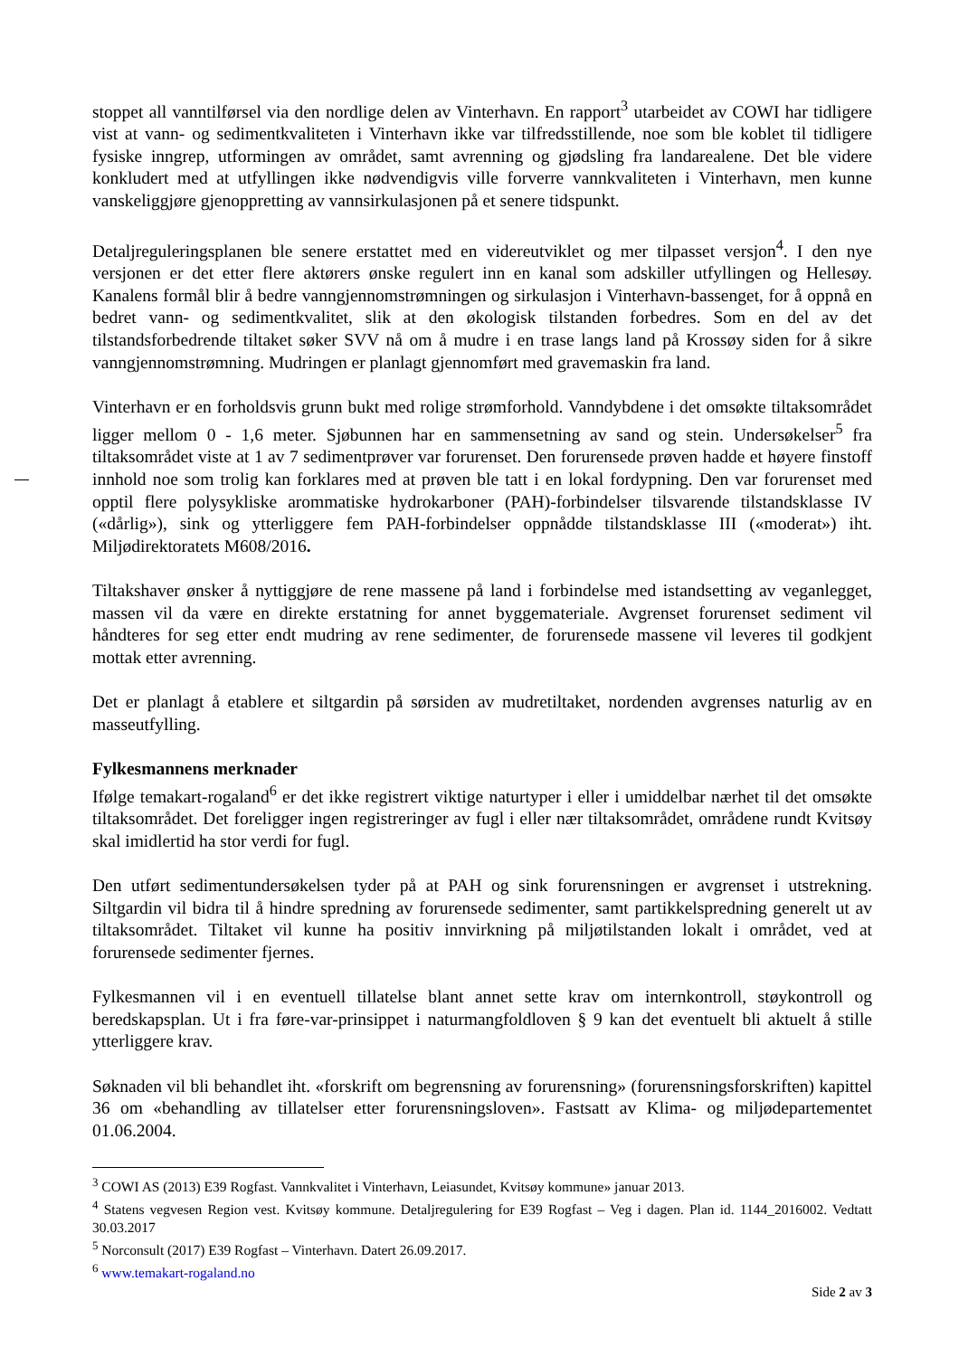stoppet all vanntilførsel via den nordlige delen av Vinterhavn. En rapport<sup>3</sup> utarbeidet av COWI har tidligere vist at vann- og sedimentkvaliteten i Vinterhavn ikke var tilfredsstillende, noe som ble koblet til tidligere fysiske inngrep, utformingen av området, samt avrenning og gjødsling fra landarealene. Det ble videre konkludert med at utfyllingen ikke nødvendigvis ville forverre vannkvaliteten i Vinterhavn, men kunne vanskeliggjøre gjenoppretting av vannsirkulasjonen på et senere tidspunkt.
Detaljreguleringsplanen ble senere erstattet med en videreutviklet og mer tilpasset versjon<sup>4</sup>. I den nye versjonen er det etter flere aktørers ønske regulert inn en kanal som adskiller utfyllingen og Hellesøy. Kanalens formål blir å bedre vanngjennomstrømningen og sirkulasjon i Vinterhavn-bassenget, for å oppnå en bedret vann- og sedimentkvalitet, slik at den økologisk tilstanden forbedres. Som en del av det tilstandsforbedrende tiltaket søker SVV nå om å mudre i en trase langs land på Krossøy siden for å sikre vanngjennomstrømning. Mudringen er planlagt gjennomført med gravemaskin fra land.
Vinterhavn er en forholdsvis grunn bukt med rolige strømforhold. Vanndybdene i det omsøkte tiltaksområdet ligger mellom 0 - 1,6 meter. Sjøbunnen har en sammensetning av sand og stein. Undersøkelser<sup>5</sup> fra tiltaksområdet viste at 1 av 7 sedimentprøver var forurenset. Den forurensede prøven hadde et høyere finstoff innhold noe som trolig kan forklares med at prøven ble tatt i en lokal fordypning. Den var forurenset med opptil flere polysykliske arommatiske hydrokarboner (PAH)-forbindelser tilsvarende tilstandsklasse IV («dårlig»), sink og ytterliggere fem PAH-forbindelser oppnådde tilstandsklasse III («moderat») iht. Miljødirektoratets M608/2016.
Tiltakshaver ønsker å nyttiggjøre de rene massene på land i forbindelse med istandsetting av veganlegget, massen vil da være en direkte erstatning for annet byggemateriale. Avgrenset forurenset sediment vil håndteres for seg etter endt mudring av rene sedimenter, de forurensede massene vil leveres til godkjent mottak etter avrenning.
Det er planlagt å etablere et siltgardin på sørsiden av mudretiltaket, nordenden avgrenses naturlig av en masseutfylling.
Fylkesmannens merknader
Ifølge temakart-rogaland<sup>6</sup> er det ikke registrert viktige naturtyper i eller i umiddelbar nærhet til det omsøkte tiltaksområdet. Det foreligger ingen registreringer av fugl i eller nær tiltaksområdet, områdene rundt Kvitsøy skal imidlertid ha stor verdi for fugl.
Den utført sedimentundersøkelsen tyder på at PAH og sink forurensningen er avgrenset i utstrekning. Siltgardin vil bidra til å hindre spredning av forurensede sedimenter, samt partikkelspredning generelt ut av tiltaksområdet. Tiltaket vil kunne ha positiv innvirkning på miljøtilstanden lokalt i området, ved at forurensede sedimenter fjernes.
Fylkesmannen vil i en eventuell tillatelse blant annet sette krav om internkontroll, støykontroll og beredskapsplan. Ut i fra føre-var-prinsippet i naturmangfoldloven § 9 kan det eventuelt bli aktuelt å stille ytterliggere krav.
Søknaden vil bli behandlet iht. «forskrift om begrensning av forurensning» (forurensningsforskriften) kapittel 36 om «behandling av tillatelser etter forurensningsloven». Fastsatt av Klima- og miljødepartementet 01.06.2004.
<sup>3</sup> COWI AS (2013) E39 Rogfast. Vannkvalitet i Vinterhavn, Leiasundet, Kvitsøy kommune» januar 2013.
<sup>4</sup> Statens vegvesen Region vest. Kvitsøy kommune. Detaljregulering for E39 Rogfast – Veg i dagen. Plan id. 1144_2016002. Vedtatt 30.03.2017
<sup>5</sup> Norconsult (2017) E39 Rogfast – Vinterhavn. Datert 26.09.2017.
<sup>6</sup> www.temakart-rogaland.no
Side 2 av 3